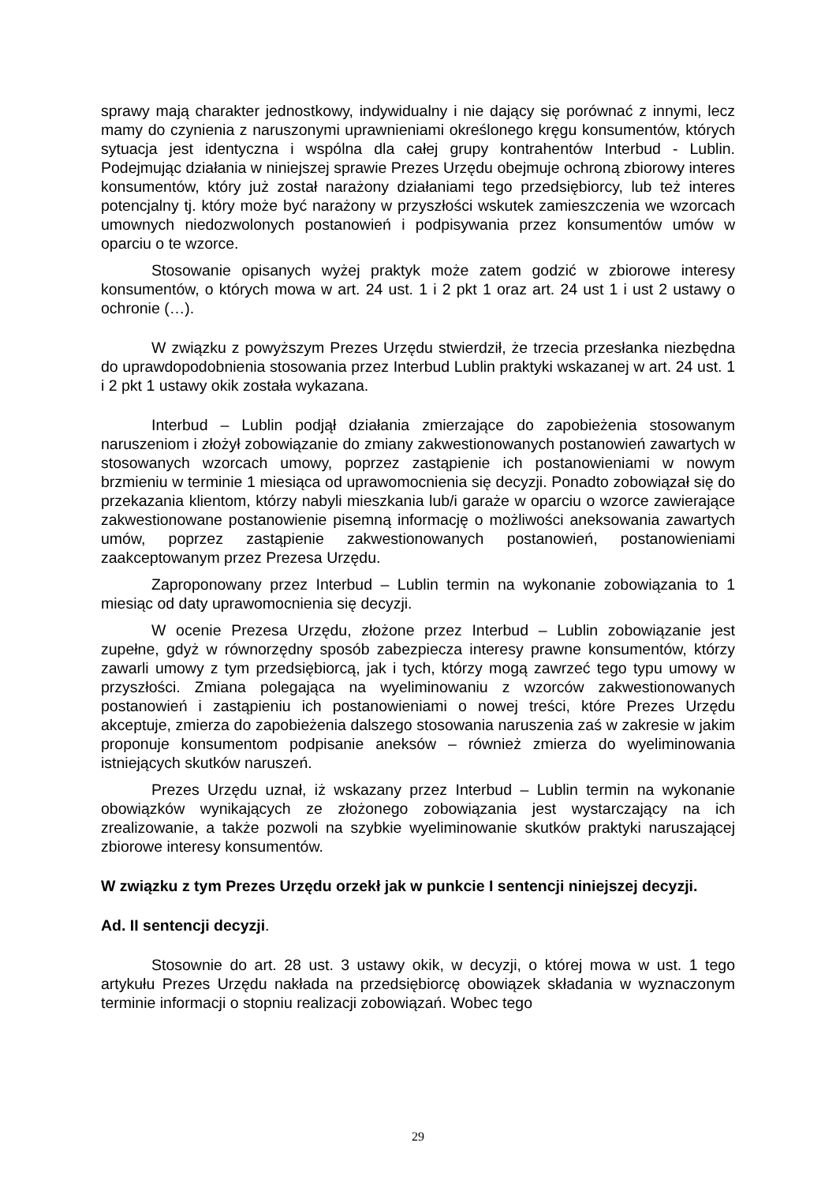sprawy mają charakter jednostkowy, indywidualny i nie dający się porównać z innymi, lecz mamy do czynienia z naruszonymi uprawnieniami określonego kręgu konsumentów, których sytuacja jest identyczna i wspólna dla całej grupy kontrahentów Interbud - Lublin. Podejmując działania w niniejszej sprawie Prezes Urzędu obejmuje ochroną zbiorowy interes konsumentów, który już został narażony działaniami tego przedsiębiorcy, lub też interes potencjalny tj. który może być narażony w przyszłości wskutek zamieszczenia we wzorcach umownych niedozwolonych postanowień i podpisywania przez konsumentów umów w oparciu o te wzorce.
Stosowanie opisanych wyżej praktyk może zatem godzić w zbiorowe interesy konsumentów, o których mowa w art. 24 ust. 1 i 2 pkt 1 oraz art. 24 ust 1 i ust 2 ustawy o ochronie (…).
W związku z powyższym Prezes Urzędu stwierdził, że trzecia przesłanka niezbędna do uprawdopodobnienia stosowania przez Interbud Lublin praktyki wskazanej w art. 24 ust. 1 i 2 pkt 1 ustawy okik została wykazana.
Interbud – Lublin podjął działania zmierzające do zapobieżenia stosowanym naruszeniom i złożył zobowiązanie do zmiany zakwestionowanych postanowień zawartych w stosowanych wzorcach umowy, poprzez zastąpienie ich postanowieniami w nowym brzmieniu w terminie 1 miesiąca od uprawomocnienia się decyzji. Ponadto zobowiązał się do przekazania klientom, którzy nabyli mieszkania lub/i garaże w oparciu o wzorce zawierające zakwestionowane postanowienie pisemną informację o możliwości aneksowania zawartych umów, poprzez zastąpienie zakwestionowanych postanowień, postanowieniami zaakceptowanym przez Prezesa Urzędu.
Zaproponowany przez Interbud – Lublin termin na wykonanie zobowiązania to 1 miesiąc od daty uprawomocnienia się decyzji.
W ocenie Prezesa Urzędu, złożone przez Interbud – Lublin zobowiązanie jest zupełne, gdyż w równorzędny sposób zabezpiecza interesy prawne konsumentów, którzy zawarli umowy z tym przedsiębiorcą, jak i tych, którzy mogą zawrzeć tego typu umowy w przyszłości. Zmiana polegająca na wyeliminowaniu z wzorców zakwestionowanych postanowień i zastąpieniu ich postanowieniami o nowej treści, które Prezes Urzędu akceptuje, zmierza do zapobieżenia dalszego stosowania naruszenia zaś w zakresie w jakim proponuje konsumentom podpisanie aneksów – również zmierza do wyeliminowania istniejących skutków naruszeń.
Prezes Urzędu uznał, iż wskazany przez Interbud – Lublin termin na wykonanie obowiązków wynikających ze złożonego zobowiązania jest wystarczający na ich zrealizowanie, a także pozwoli na szybkie wyeliminowanie skutków praktyki naruszającej zbiorowe interesy konsumentów.
W związku z tym Prezes Urzędu orzekł jak w punkcie I sentencji niniejszej decyzji.
Ad. II sentencji decyzji.
Stosownie do art. 28 ust. 3 ustawy okik, w decyzji, o której mowa w ust. 1 tego artykułu Prezes Urzędu nakłada na przedsiębiorcę obowiązek składania w wyznaczonym terminie informacji o stopniu realizacji zobowiązań. Wobec tego
29